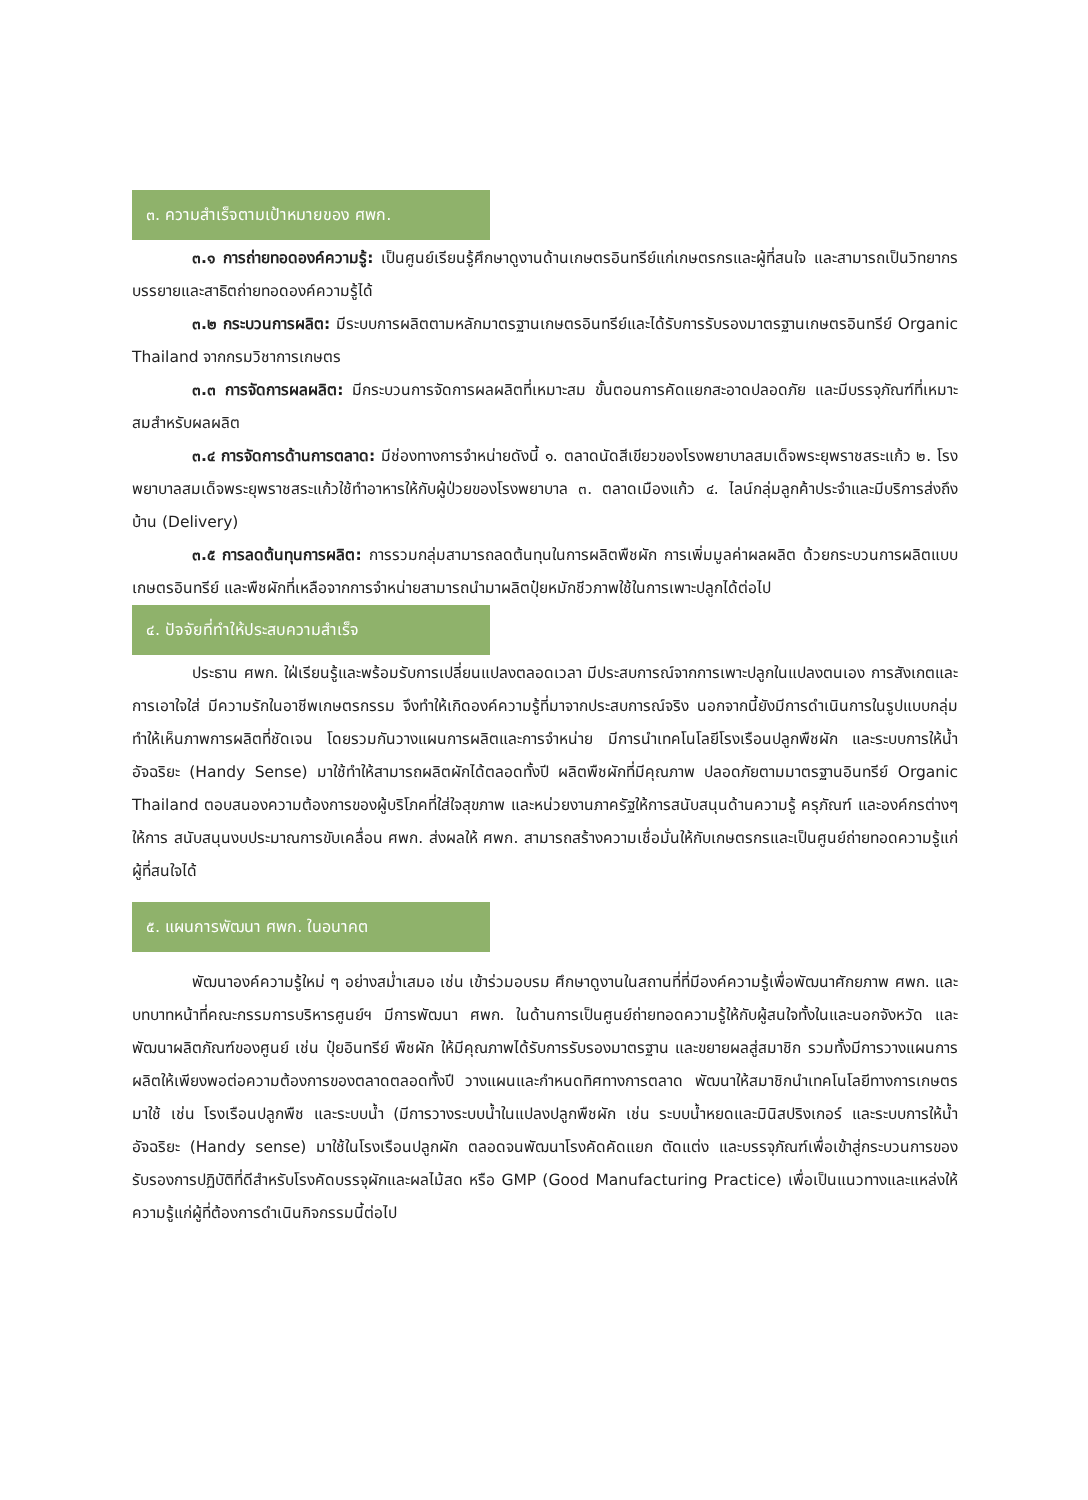๓. ความสำเร็จตามเป้าหมายของ ศพก.
๓.๑ การถ่ายทอดองค์ความรู้: เป็นศูนย์เรียนรู้ศึกษาดูงานด้านเกษตรอินทรีย์แก่เกษตรกรและผู้ที่สนใจ และสามารถเป็นวิทยากรบรรยายและสาธิตถ่ายทอดองค์ความรู้ได้
๓.๒ กระบวนการผลิต: มีระบบการผลิตตามหลักมาตรฐานเกษตรอินทรีย์และได้รับการรับรองมาตรฐานเกษตรอินทรีย์ Organic Thailand จากกรมวิชาการเกษตร
๓.๓ การจัดการผลผลิต: มีกระบวนการจัดการผลผลิตที่เหมาะสม ขั้นตอนการคัดแยกสะอาดปลอดภัย และมีบรรจุภัณฑ์ที่เหมาะสมสำหรับผลผลิต
๓.๔ การจัดการด้านการตลาด: มีช่องทางการจำหน่ายดังนี้ ๑. ตลาดนัดสีเขียวของโรงพยาบาลสมเด็จพระยุพราชสระแก้ว ๒. โรงพยาบาลสมเด็จพระยุพราชสระแก้วใช้ทำอาหารให้กับผู้ป่วยของโรงพยาบาล ๓. ตลาดเมืองแก้ว ๔. ไลน์กลุ่มลูกค้าประจำและมีบริการส่งถึงบ้าน (Delivery)
๓.๕ การลดต้นทุนการผลิต: การรวมกลุ่มสามารถลดต้นทุนในการผลิตพืชผัก การเพิ่มมูลค่าผลผลิต ด้วยกระบวนการผลิตแบบเกษตรอินทรีย์ และพืชผักที่เหลือจากการจำหน่ายสามารถนำมาผลิตปุ๋ยหมักชีวภาพใช้ในการเพาะปลูกได้ต่อไป
๔. ปัจจัยที่ทำให้ประสบความสำเร็จ
ประธาน ศพก. ใฝ่เรียนรู้และพร้อมรับการเปลี่ยนแปลงตลอดเวลา มีประสบการณ์จากการเพาะปลูกในแปลงตนเอง การสังเกตและการเอาใจใส่ มีความรักในอาชีพเกษตรกรรม จึงทำให้เกิดองค์ความรู้ที่มาจากประสบการณ์จริง นอกจากนี้ยังมีการดำเนินการในรูปแบบกลุ่ม ทำให้เห็นภาพการผลิตที่ชัดเจน โดยรวมกันวางแผนการผลิตและการจำหน่าย มีการนำเทคโนโลยีโรงเรือนปลูกพืชผัก และระบบการให้น้ำอัจฉริยะ (Handy Sense) มาใช้ทำให้สามารถผลิตผักได้ตลอดทั้งปี ผลิตพืชผักที่มีคุณภาพ ปลอดภัยตามมาตรฐานอินทรีย์ Organic Thailand ตอบสนองความต้องการของผู้บริโภคที่ใส่ใจสุขภาพ และหน่วยงานภาครัฐให้การสนับสนุนด้านความรู้ ครุภัณฑ์ และองค์กรต่างๆ ให้การ สนับสนุนงบประมาณการขับเคลื่อน ศพก. ส่งผลให้ ศพก. สามารถสร้างความเชื่อมั่นให้กับเกษตรกรและเป็นศูนย์ถ่ายทอดความรู้แก่ผู้ที่สนใจได้
๕. แผนการพัฒนา ศพก. ในอนาคต
พัฒนาองค์ความรู้ใหม่ ๆ อย่างสม่ำเสมอ เช่น เข้าร่วมอบรม ศึกษาดูงานในสถานที่ที่มีองค์ความรู้เพื่อพัฒนาศักยภาพ ศพก. และบทบาทหน้าที่คณะกรรมการบริหารศูนย์ฯ มีการพัฒนา ศพก. ในด้านการเป็นศูนย์ถ่ายทอดความรู้ให้กับผู้สนใจทั้งในและนอกจังหวัด และพัฒนาผลิตภัณฑ์ของศูนย์ เช่น ปุ๋ยอินทรีย์ พืชผัก ให้มีคุณภาพได้รับการรับรองมาตรฐาน และขยายผลสู่สมาชิก รวมทั้งมีการวางแผนการผลิตให้เพียงพอต่อความต้องการของตลาดตลอดทั้งปี วางแผนและกำหนดทิศทางการตลาด พัฒนาให้สมาชิกนำเทคโนโลยีทางการเกษตรมาใช้ เช่น โรงเรือนปลูกพืช และระบบน้ำ (มีการวางระบบน้ำในแปลงปลูกพืชผัก เช่น ระบบน้ำหยดและมินิสปริงเกอร์ และระบบการให้น้ำอัจฉริยะ (Handy sense) มาใช้ในโรงเรือนปลูกผัก ตลอดจนพัฒนาโรงคัดคัดแยก ตัดแต่ง และบรรจุภัณฑ์เพื่อเข้าสู่กระบวนการของรับรองการปฏิบัติที่ดีสำหรับโรงคัดบรรจุผักและผลไม้สด หรือ GMP (Good Manufacturing Practice) เพื่อเป็นแนวทางและแหล่งให้ความรู้แก่ผู้ที่ต้องการดำเนินกิจกรรมนี้ต่อไป